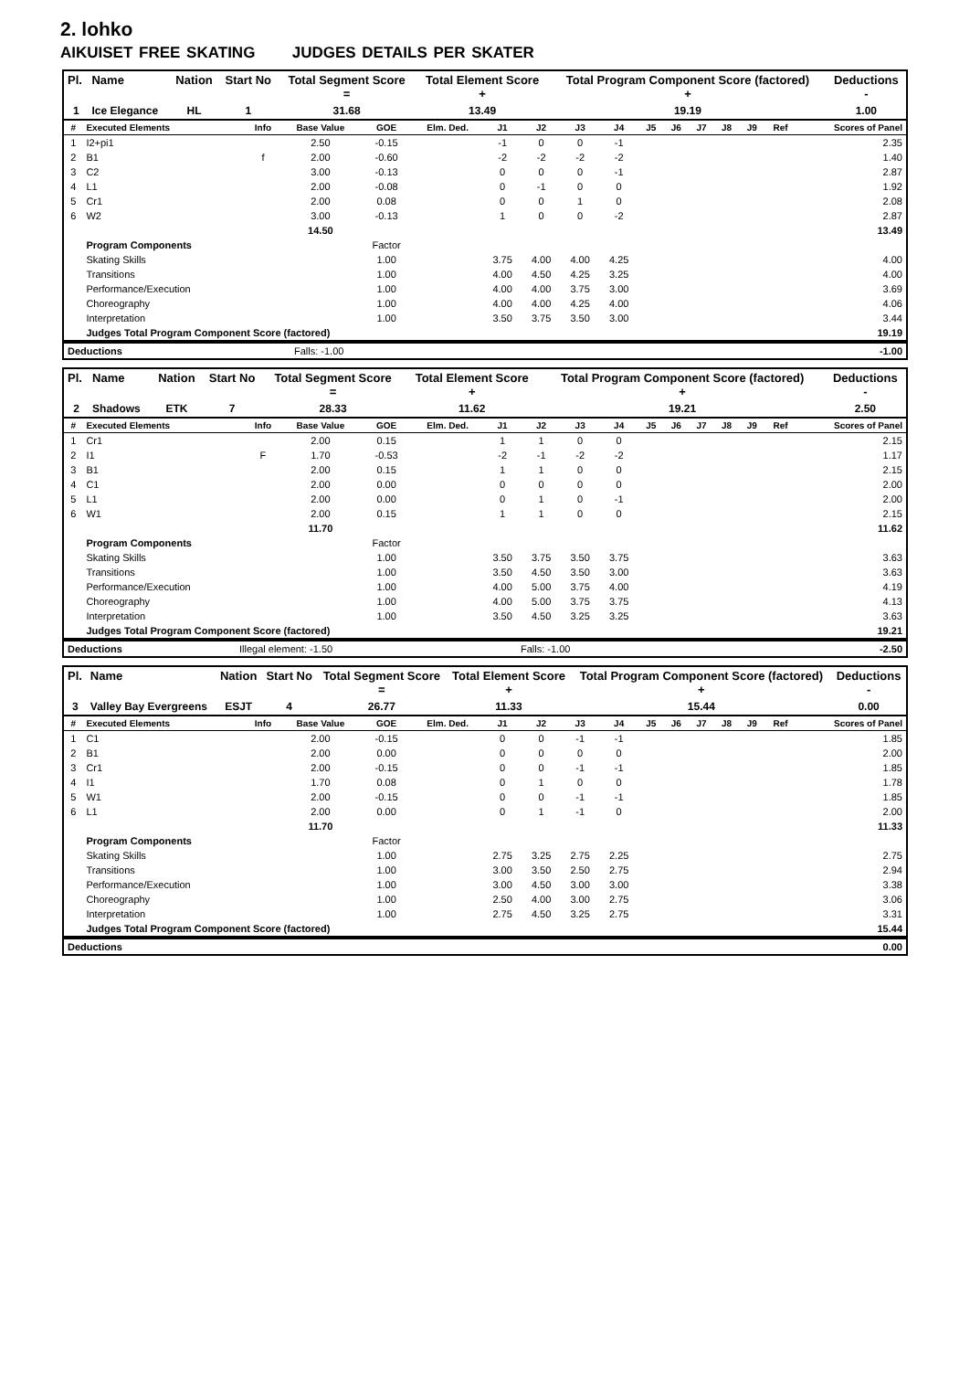2. lohko
AIKUISET FREE SKATING JUDGES DETAILS PER SKATER
| Pl. | Name | Nation | Start No | Total Segment Score = | Total Element Score + | Total Program Component Score (factored) + | Deductions - |
| --- | --- | --- | --- | --- | --- | --- | --- |
| 1 | Ice Elegance | HL | 1 | 31.68 | 13.49 | 19.19 | 1.00 |
| # | Executed Elements | Info | Base Value | GOE | Elm. Ded. | J1 | J2 | J3 | J4 | J5 | J6 | J7 | J8 | J9 | Ref | Scores of Panel |
| --- | --- | --- | --- | --- | --- | --- | --- | --- | --- | --- | --- | --- | --- | --- | --- | --- |
| 1 | I2+pi1 | | 2.50 | -0.15 | | -1 | 0 | 0 | -1 | | | | | | | 2.35 |
| 2 | B1 | f | 2.00 | -0.60 | | -2 | -2 | -2 | -2 | | | | | | | 1.40 |
| 3 | C2 | | 3.00 | -0.13 | | 0 | 0 | 0 | -1 | | | | | | | 2.87 |
| 4 | L1 | | 2.00 | -0.08 | | 0 | -1 | 0 | 0 | | | | | | | 1.92 |
| 5 | Cr1 | | 2.00 | 0.08 | | 0 | 0 | 1 | 0 | | | | | | | 2.08 |
| 6 | W2 | | 3.00 | -0.13 | | 1 | 0 | 0 | -2 | | | | | | | 2.87 |
| | | | 14.50 | | | | | | | | | | | | | 13.49 |
| | Program Components | | | Factor | | | | | | | | | | | | |
| | Skating Skills | | | 1.00 | | 3.75 | 4.00 | 4.00 | 4.25 | | | | | | | 4.00 |
| | Transitions | | | 1.00 | | 4.00 | 4.50 | 4.25 | 3.25 | | | | | | | 4.00 |
| | Performance/Execution | | | 1.00 | | 4.00 | 4.00 | 3.75 | 3.00 | | | | | | | 3.69 |
| | Choreography | | | 1.00 | | 4.00 | 4.00 | 4.25 | 4.00 | | | | | | | 4.06 |
| | Interpretation | | | 1.00 | | 3.50 | 3.75 | 3.50 | 3.00 | | | | | | | 3.44 |
| | Judges Total Program Component Score (factored) | | | | | | | | | | | | | | | 19.19 |
| Deductions | Falls: -1.00 | -1.00 |
| Pl. | Name | Nation | Start No | Total Segment Score = | Total Element Score + | Total Program Component Score (factored) + | Deductions - |
| --- | --- | --- | --- | --- | --- | --- | --- |
| 2 | Shadows | ETK | 7 | 28.33 | 11.62 | 19.21 | 2.50 |
| # | Executed Elements | Info | Base Value | GOE | Elm. Ded. | J1 | J2 | J3 | J4 | J5 | J6 | J7 | J8 | J9 | Ref | Scores of Panel |
| --- | --- | --- | --- | --- | --- | --- | --- | --- | --- | --- | --- | --- | --- | --- | --- | --- |
| 1 | Cr1 | | 2.00 | 0.15 | | 1 | 1 | 0 | 0 | | | | | | | 2.15 |
| 2 | I1 | F | 1.70 | -0.53 | | -2 | -1 | -2 | -2 | | | | | | | 1.17 |
| 3 | B1 | | 2.00 | 0.15 | | 1 | 1 | 0 | 0 | | | | | | | 2.15 |
| 4 | C1 | | 2.00 | 0.00 | | 0 | 0 | 0 | 0 | | | | | | | 2.00 |
| 5 | L1 | | 2.00 | 0.00 | | 0 | 1 | 0 | -1 | | | | | | | 2.00 |
| 6 | W1 | | 2.00 | 0.15 | | 1 | 1 | 0 | 0 | | | | | | | 2.15 |
| | | | 11.70 | | | | | | | | | | | | | 11.62 |
| | Program Components | | | Factor | | | | | | | | | | | | |
| | Skating Skills | | | 1.00 | | 3.50 | 3.75 | 3.50 | 3.75 | | | | | | | 3.63 |
| | Transitions | | | 1.00 | | 3.50 | 4.50 | 3.50 | 3.00 | | | | | | | 3.63 |
| | Performance/Execution | | | 1.00 | | 4.00 | 5.00 | 3.75 | 4.00 | | | | | | | 4.19 |
| | Choreography | | | 1.00 | | 4.00 | 5.00 | 3.75 | 3.75 | | | | | | | 4.13 |
| | Interpretation | | | 1.00 | | 3.50 | 4.50 | 3.25 | 3.25 | | | | | | | 3.63 |
| | Judges Total Program Component Score (factored) | | | | | | | | | | | | | | | 19.21 |
| Deductions | Illegal element: -1.50 | Falls: -1.00 | -2.50 |
| Pl. | Name | Nation | Start No | Total Segment Score = | Total Element Score + | Total Program Component Score (factored) + | Deductions - |
| --- | --- | --- | --- | --- | --- | --- | --- |
| 3 | Valley Bay Evergreens | ESJT | 4 | 26.77 | 11.33 | 15.44 | 0.00 |
| # | Executed Elements | Info | Base Value | GOE | Elm. Ded. | J1 | J2 | J3 | J4 | J5 | J6 | J7 | J8 | J9 | Ref | Scores of Panel |
| --- | --- | --- | --- | --- | --- | --- | --- | --- | --- | --- | --- | --- | --- | --- | --- | --- |
| 1 | C1 | | 2.00 | -0.15 | | 0 | 0 | -1 | -1 | | | | | | | 1.85 |
| 2 | B1 | | 2.00 | 0.00 | | 0 | 0 | 0 | 0 | | | | | | | 2.00 |
| 3 | Cr1 | | 2.00 | -0.15 | | 0 | 0 | -1 | -1 | | | | | | | 1.85 |
| 4 | I1 | | 1.70 | 0.08 | | 0 | 1 | 0 | 0 | | | | | | | 1.78 |
| 5 | W1 | | 2.00 | -0.15 | | 0 | 0 | -1 | -1 | | | | | | | 1.85 |
| 6 | L1 | | 2.00 | 0.00 | | 0 | 1 | -1 | 0 | | | | | | | 2.00 |
| | | | 11.70 | | | | | | | | | | | | | 11.33 |
| | Program Components | | | Factor | | | | | | | | | | | | |
| | Skating Skills | | | 1.00 | | 2.75 | 3.25 | 2.75 | 2.25 | | | | | | | 2.75 |
| | Transitions | | | 1.00 | | 3.00 | 3.50 | 2.50 | 2.75 | | | | | | | 2.94 |
| | Performance/Execution | | | 1.00 | | 3.00 | 4.50 | 3.00 | 3.00 | | | | | | | 3.38 |
| | Choreography | | | 1.00 | | 2.50 | 4.00 | 3.00 | 2.75 | | | | | | | 3.06 |
| | Interpretation | | | 1.00 | | 2.75 | 4.50 | 3.25 | 2.75 | | | | | | | 3.31 |
| | Judges Total Program Component Score (factored) | | | | | | | | | | | | | | | 15.44 |
| Deductions | 0.00 |